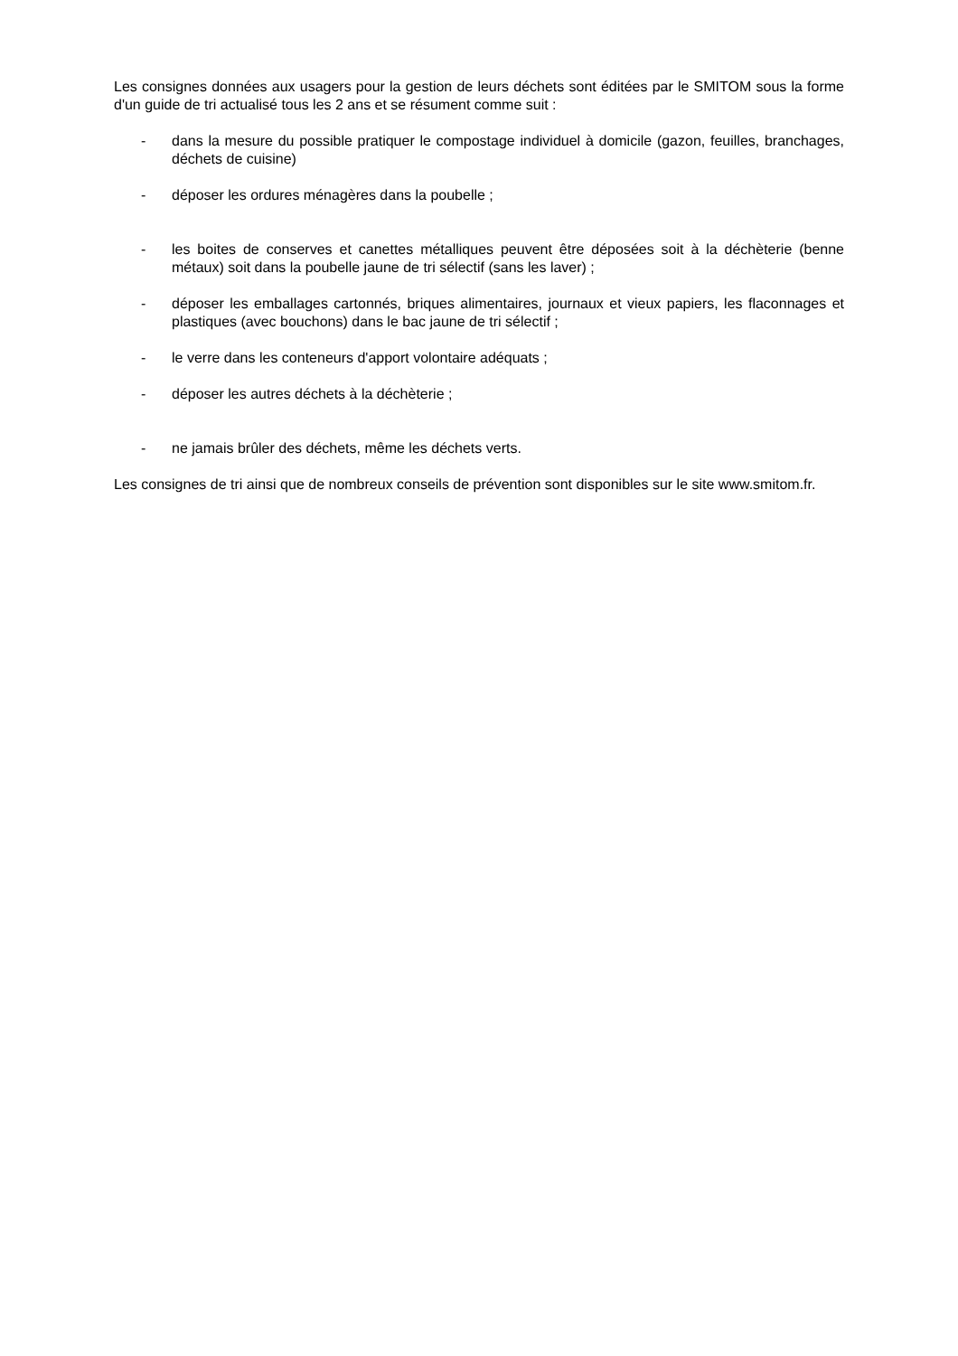Les consignes données aux usagers pour la gestion de leurs déchets sont éditées par le SMITOM sous la forme d'un guide de tri actualisé tous les 2 ans et se résument comme suit :
- dans la mesure du possible pratiquer le compostage individuel à domicile (gazon, feuilles, branchages, déchets de cuisine)
- déposer les ordures ménagères dans la poubelle ;
- les boites de conserves et canettes métalliques peuvent être déposées soit à la déchèterie (benne métaux) soit dans la poubelle jaune de tri sélectif (sans les laver) ;
- déposer les emballages cartonnés, briques alimentaires, journaux et vieux papiers, les flaconnages et plastiques (avec bouchons) dans le bac jaune de tri sélectif ;
- le verre dans les conteneurs d'apport volontaire adéquats ;
- déposer les autres déchets à la déchèterie ;
- ne jamais brûler des déchets, même les déchets verts.
Les consignes de tri ainsi que de nombreux conseils de prévention sont disponibles sur le site www.smitom.fr.